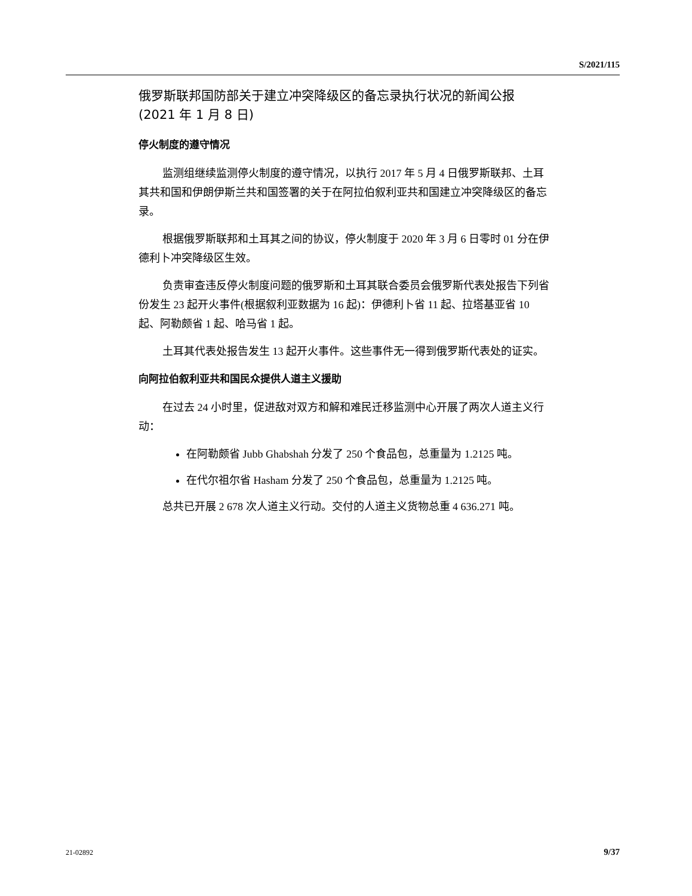S/2021/115
俄罗斯联邦国防部关于建立冲突降级区的备忘录执行状况的新闻公报
(2021 年 1 月 8 日)
停火制度的遵守情况
监测组继续监测停火制度的遵守情况，以执行 2017 年 5 月 4 日俄罗斯联邦、土耳其共和国和伊朗伊斯兰共和国签署的关于在阿拉伯叙利亚共和国建立冲突降级区的备忘录。
根据俄罗斯联邦和土耳其之间的协议，停火制度于 2020 年 3 月 6 日零时 01 分在伊德利卜冲突降级区生效。
负责审查违反停火制度问题的俄罗斯和土耳其联合委员会俄罗斯代表处报告下列省份发生 23 起开火事件(根据叙利亚数据为 16 起)：伊德利卜省 11 起、拉塔基亚省 10 起、阿勒颇省 1 起、哈马省 1 起。
土耳其代表处报告发生 13 起开火事件。这些事件无一得到俄罗斯代表处的证实。
向阿拉伯叙利亚共和国民众提供人道主义援助
在过去 24 小时里，促进敌对双方和解和难民迁移监测中心开展了两次人道主义行动：
在阿勒颇省 Jubb Ghabshah 分发了 250 个食品包，总重量为 1.2125 吨。
在代尔祖尔省 Hasham 分发了 250 个食品包，总重量为 1.2125 吨。
总共已开展 2 678 次人道主义行动。交付的人道主义货物总重 4 636.271 吨。
21-02892 9/37